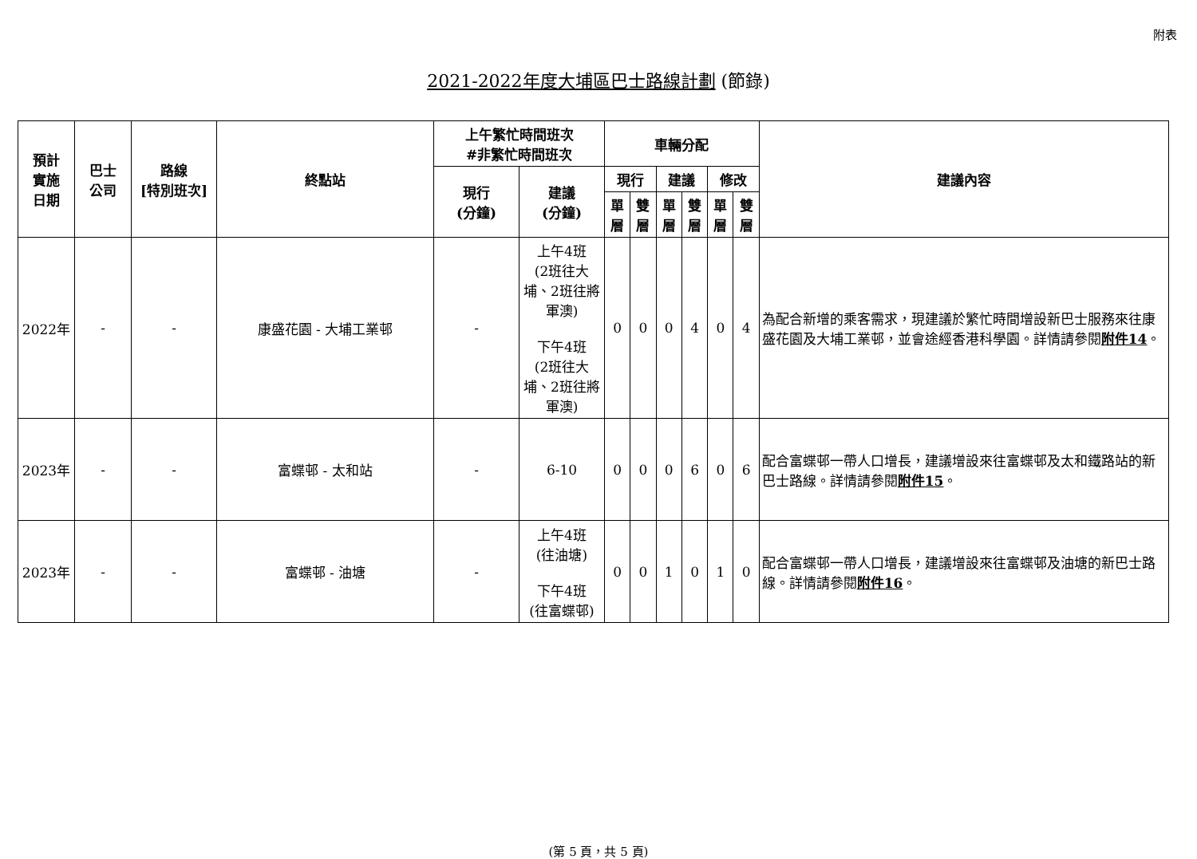附表
2021-2022年度大埔區巴士路線計劃 (節錄)
| 預計 實施 日期 | 巴士 公司 | 路線 [特別班次] | 終點站 | 上午繁忙時間班次 #非繁忙時間班次 | | 車輛分配 | | | | | | 建議內容 |
| --- | --- | --- | --- | --- | --- | --- | --- | --- | --- | --- | --- | --- |
| | | | | 現行 (分鐘) | 建議 (分鐘) | 現行 | | 建議 | | 修改 | | |
| | | | | | | 單層 | 雙層 | 單層 | 雙層 | 單層 | 雙層 | |
| 2022年 | - | - | 康盛花園 - 大埔工業邨 | - | 上午4班 (2班往大埔、2班往將軍澳) 下午4班 (2班往大埔、2班往將軍澳) | 0 | 0 | 0 | 4 | 0 | 4 | 為配合新增的乘客需求，現建議於繁忙時間增設新巴士服務來往康盛花園及大埔工業邨，並會途經香港科學園。詳情請參閱 附件14 。 |
| 2023年 | - | - | 富蝶邨 - 太和站 | - | 6-10 | 0 | 0 | 0 | 6 | 0 | 6 | 配合富蝶邨一帶人口增長，建議增設來往富蝶邨及太和鐵路站的新巴士路線。詳情請參閱 附件15 。 |
| 2023年 | - | - | 富蝶邨 - 油塘 | - | 上午4班 (往油塘) 下午4班 (往富蝶邨) | 0 | 0 | 1 | 0 | 1 | 0 | 配合富蝶邨一帶人口增長，建議增設來往富蝶邨及油塘的新巴士路線。詳情請參閱 附件16 。 |
(第 5 頁，共 5 頁)